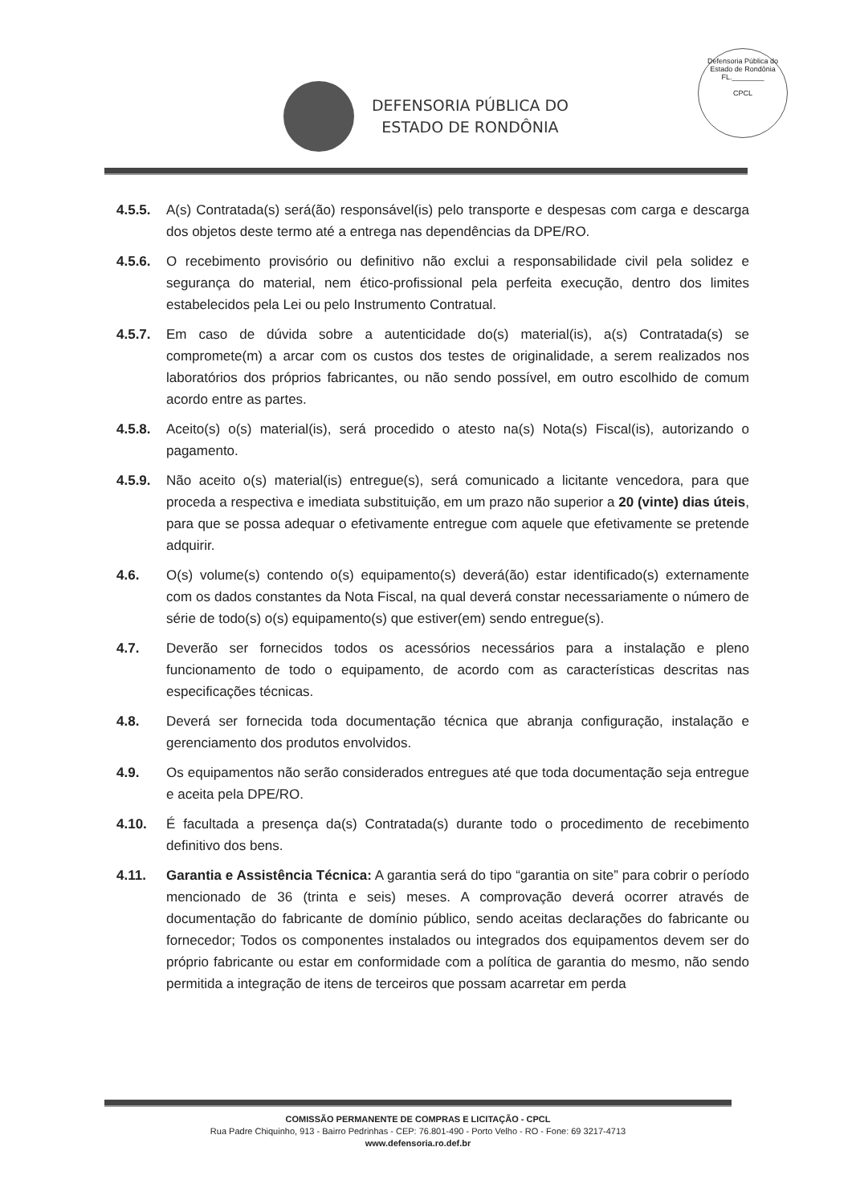DEFENSORIA PÚBLICA DO
ESTADO DE RONDÔNIA
Defensoria Pública do Estado de Rondônia
FL.________
CPCL
4.5.5. A(s) Contratada(s) será(ão) responsável(is) pelo transporte e despesas com carga e descarga dos objetos deste termo até a entrega nas dependências da DPE/RO.
4.5.6. O recebimento provisório ou definitivo não exclui a responsabilidade civil pela solidez e segurança do material, nem ético-profissional pela perfeita execução, dentro dos limites estabelecidos pela Lei ou pelo Instrumento Contratual.
4.5.7. Em caso de dúvida sobre a autenticidade do(s) material(is), a(s) Contratada(s) se compromete(m) a arcar com os custos dos testes de originalidade, a serem realizados nos laboratórios dos próprios fabricantes, ou não sendo possível, em outro escolhido de comum acordo entre as partes.
4.5.8. Aceito(s) o(s) material(is), será procedido o atesto na(s) Nota(s) Fiscal(is), autorizando o pagamento.
4.5.9. Não aceito o(s) material(is) entregue(s), será comunicado a licitante vencedora, para que proceda a respectiva e imediata substituição, em um prazo não superior a 20 (vinte) dias úteis, para que se possa adequar o efetivamente entregue com aquele que efetivamente se pretende adquirir.
4.6. O(s) volume(s) contendo o(s) equipamento(s) deverá(ão) estar identificado(s) externamente com os dados constantes da Nota Fiscal, na qual deverá constar necessariamente o número de série de todo(s) o(s) equipamento(s) que estiver(em) sendo entregue(s).
4.7. Deverão ser fornecidos todos os acessórios necessários para a instalação e pleno funcionamento de todo o equipamento, de acordo com as características descritas nas especificações técnicas.
4.8. Deverá ser fornecida toda documentação técnica que abranja configuração, instalação e gerenciamento dos produtos envolvidos.
4.9. Os equipamentos não serão considerados entregues até que toda documentação seja entregue e aceita pela DPE/RO.
4.10. É facultada a presença da(s) Contratada(s) durante todo o procedimento de recebimento definitivo dos bens.
4.11. Garantia e Assistência Técnica: A garantia será do tipo “garantia on site” para cobrir o período mencionado de 36 (trinta e seis) meses. A comprovação deverá ocorrer através de documentação do fabricante de domínio público, sendo aceitas declarações do fabricante ou fornecedor; Todos os componentes instalados ou integrados dos equipamentos devem ser do próprio fabricante ou estar em conformidade com a política de garantia do mesmo, não sendo permitida a integração de itens de terceiros que possam acarretar em perda
COMISSÃO PERMANENTE DE COMPRAS E LICITAÇÃO - CPCL
Rua Padre Chiquinho, 913 - Bairro Pedrinhas - CEP: 76.801-490 - Porto Velho - RO - Fone: 69 3217-4713
www.defensoria.ro.def.br